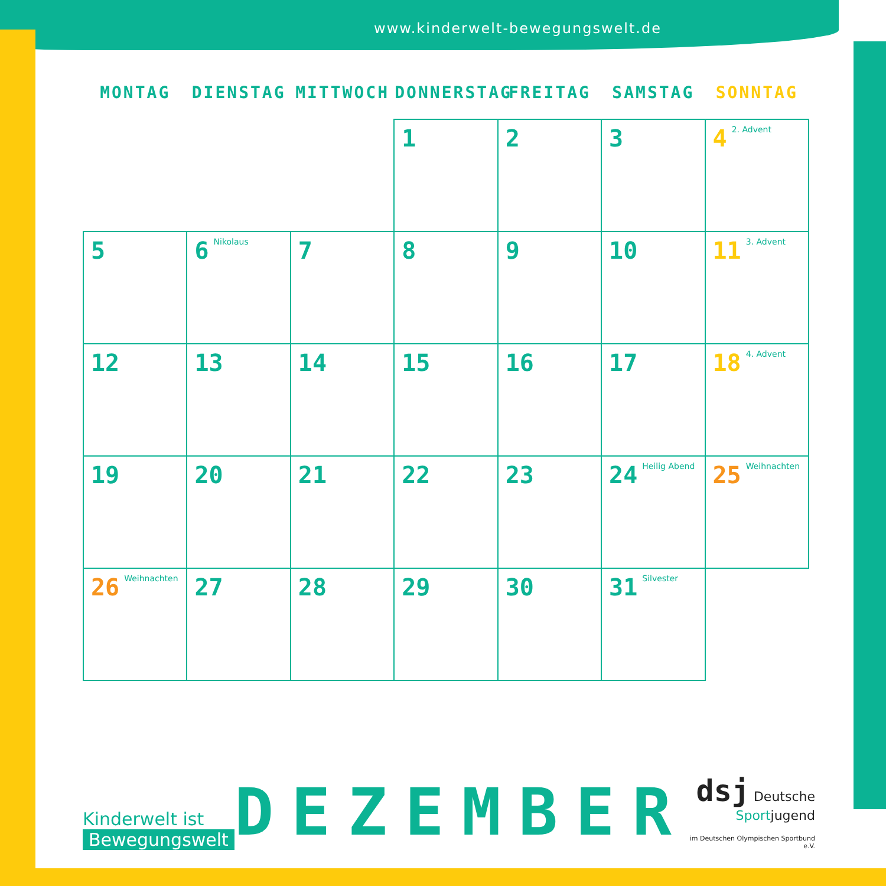www.kinderwelt-bewegungswelt.de
| MONTAG | DIENSTAG | MITTWOCH | DONNERSTAG | FREITAG | SAMSTAG | SONNTAG |
| --- | --- | --- | --- | --- | --- | --- |
| | | | 1 | 2 | 3 | 4 2. Advent |
| 5 | 6 Nikolaus | 7 | 8 | 9 | 10 | 11 3. Advent |
| 12 | 13 | 14 | 15 | 16 | 17 | 18 4. Advent |
| 19 | 20 | 21 | 22 | 23 | 24 Heilig Abend | 25 Weihnachten |
| 26 Weihnachten | 27 | 28 | 29 | 30 | 31 Silvester | |
Kinderwelt ist
Bewegungswelt
DEZEMBER
dsj Deutsche
Sportjugend
im Deutschen Olympischen Sportbund e.V.